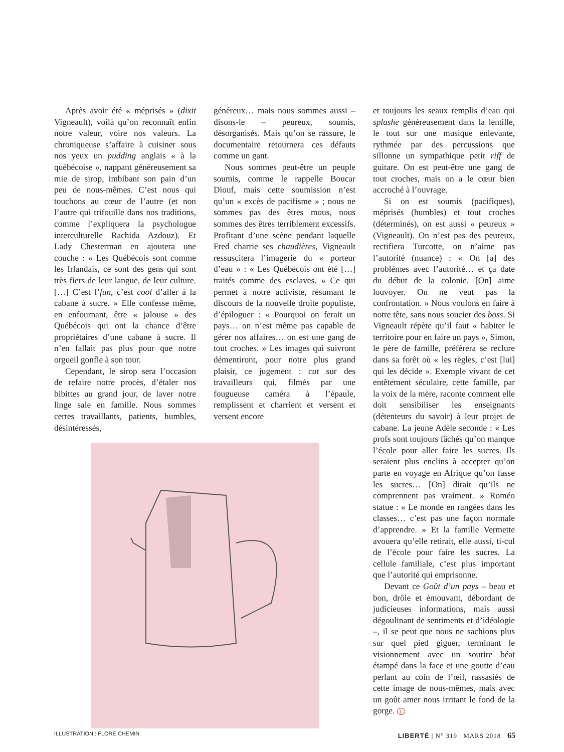Après avoir été « méprisés » (dixit Vigneault), voilà qu’on reconnaît enfin notre valeur, voire nos valeurs. La chroniqueuse s’affaire à cuisiner sous nos yeux un pudding anglais « à la québécoise », nappant généreusement sa mie de sirop, imbibant son pain d’un peu de nous-mêmes. C’est nous qui touchons au cœur de l’autre (et non l’autre qui trifouille dans nos traditions, comme l’expliquera la psychologue interculturelle Rachida Azdouz). Et Lady Chesterman en ajoutera une couche : « Les Québécois sont comme les Irlandais, ce sont des gens qui sont très fiers de leur langue, de leur culture. […] C’est l’fun, c’est cool d’aller à la cabane à sucre. » Elle confesse même, en enfournant, être « jalouse » des Québécois qui ont la chance d’être propriétaires d’une cabane à sucre. Il n’en fallait pas plus pour que notre orgueil gonfle à son tour.
Cependant, le sirop sera l’occasion de refaire notre procès, d’étaler nos bibittes au grand jour, de laver notre linge sale en famille. Nous sommes certes travaillants, patients, humbles, désintéressés,
généreux… mais nous sommes aussi – disons-le – peureux, soumis, désorganisés. Mais qu’on se rassure, le documentaire retournera ces défauts comme un gant.
Nous sommes peut-être un peuple soumis, comme le rappelle Boucar Diouf, mais cette soumission n’est qu’un « excès de pacifisme » ; nous ne sommes pas des êtres mous, nous sommes des êtres terriblement excessifs. Profitant d’une scène pendant laquelle Fred charrie ses chaudières, Vigneault ressuscitera l’imagerie du « porteur d’eau » : « Les Québécois ont été […] traités comme des esclaves. » Ce qui permet à notre activiste, résumant le discours de la nouvelle droite populiste, d’épiloguer : « Pourquoi on ferait un pays… on n’est même pas capable de gérer nos affaires… on est une gang de tout croches. » Les images qui suivront démentiront, pour notre plus grand plaisir, ce jugement : cut sur des travailleurs qui, filmés par une fougueuse caméra à l’épaule, remplissent et charrient et versent et versent encore
et toujours les seaux remplis d’eau qui splashe généreusement dans la lentille, le tout sur une musique enlevante, rythmée par des percussions que sillonne un sympathique petit riff de guitare. On est peut-être une gang de tout croches, mais on a le cœur bien accroché à l’ouvrage.
Si on est soumis (pacifiques), méprisés (humbles) et tout croches (déterminés), on est aussi « peureux » (Vigneault). On n’est pas des peureux, rectifiera Turcotte, on n’aime pas l’autorité (nuance) : « On [a] des problèmes avec l’autorité… et ça date du début de la colonie. [On] aime louvoyer. On ne veut pas la confrontation. » Nous voulons en faire à notre tête, sans nous soucier des boss. Si Vigneault répète qu’il faut « habiter le territoire pour en faire un pays », Simon, le père de famille, préférera se reclure dans sa forêt où « les règles, c’est [lui] qui les décide ». Exemple vivant de cet entêtement séculaire, cette famille, par la voix de la mère, raconte comment elle doit sensibiliser les enseignants (détenteurs du savoir) à leur projet de cabane. La jeune Adèle seconde : « Les profs sont toujours fâchés qu’on manque l’école pour aller faire les sucres. Ils seraient plus enclins à accepter qu’on parte en voyage en Afrique qu’on fasse les sucres… [On] dirait qu’ils ne comprennent pas vraiment. » Roméo statue : « Le monde en rangées dans les classes… c’est pas une façon normale d’apprendre. » Et la famille Vermette avouera qu’elle retirait, elle aussi, ti-cul de l’école pour faire les sucres. La cellule familiale, c’est plus important que l’autorité qui emprisonne.
Devant ce Goût d’un pays – beau et bon, drôle et émouvant, débordant de judicieuses informations, mais aussi dégoulinant de sentiments et d’idéologie –, il se peut que nous ne sachions plus sur quel pied giguer, terminant le visionnement avec un sourire béat étampé dans la face et une goutte d’eau perlant au coin de l’œil, rassasiés de cette image de nous-mêmes, mais avec un goût amer nous irritant le fond de la gorge. L
ILLUSTRATION : FLORE CHEMIN LIBERTÉ | N<sup>o</sup> 319 | MARS 2018 65